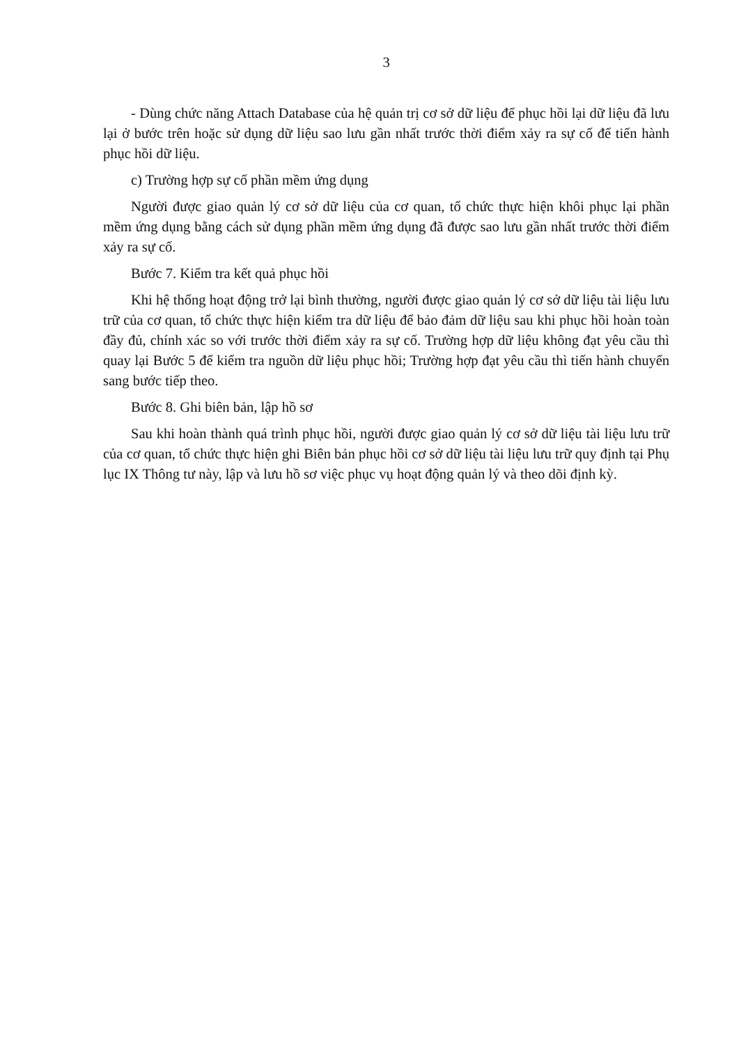3
- Dùng chức năng Attach Database của hệ quản trị cơ sở dữ liệu để phục hồi lại dữ liệu đã lưu lại ở bước trên hoặc sử dụng dữ liệu sao lưu gần nhất trước thời điểm xảy ra sự cố để tiến hành phục hồi dữ liệu.
c) Trường hợp sự cố phần mềm ứng dụng
Người được giao quản lý cơ sở dữ liệu của cơ quan, tổ chức thực hiện khôi phục lại phần mềm ứng dụng bằng cách sử dụng phần mềm ứng dụng đã được sao lưu gần nhất trước thời điểm xảy ra sự cố.
Bước 7. Kiểm tra kết quả phục hồi
Khi hệ thống hoạt động trở lại bình thường, người được giao quản lý cơ sở dữ liệu tài liệu lưu trữ của cơ quan, tổ chức thực hiện kiểm tra dữ liệu để bảo đảm dữ liệu sau khi phục hồi hoàn toàn đầy đủ, chính xác so với trước thời điểm xảy ra sự cố. Trường hợp dữ liệu không đạt yêu cầu thì quay lại Bước 5 để kiểm tra nguồn dữ liệu phục hồi; Trường hợp đạt yêu cầu thì tiến hành chuyển sang bước tiếp theo.
Bước 8. Ghi biên bản, lập hồ sơ
Sau khi hoàn thành quá trình phục hồi, người được giao quản lý cơ sở dữ liệu tài liệu lưu trữ của cơ quan, tổ chức thực hiện ghi Biên bản phục hồi cơ sở dữ liệu tài liệu lưu trữ quy định tại Phụ lục IX Thông tư này, lập và lưu hồ sơ việc phục vụ hoạt động quản lý và theo dõi định kỳ.